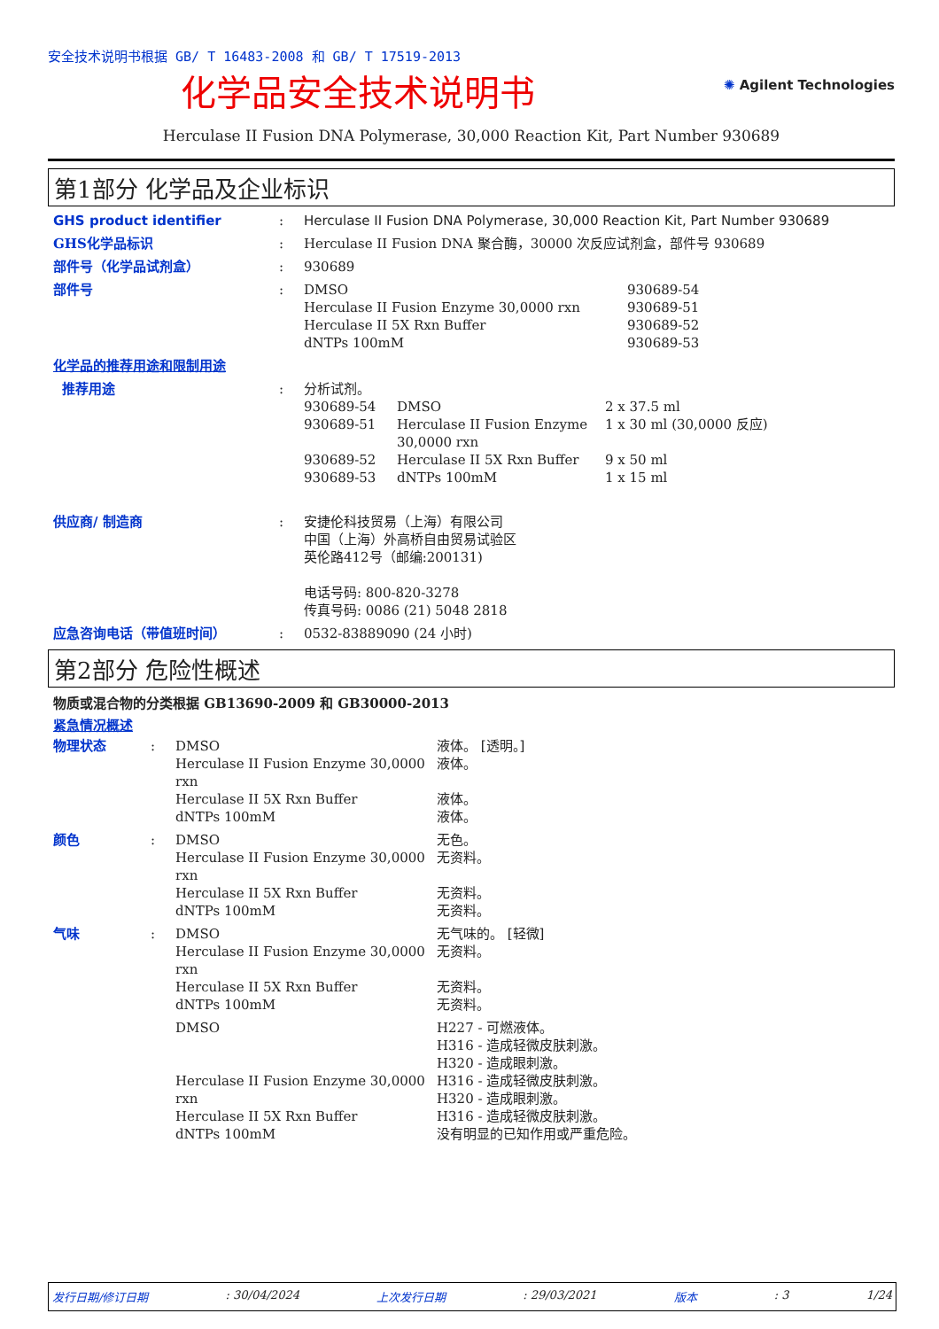安全技术说明书根据 GB/ T 16483-2008 和 GB/ T 17519-2013
化学品安全技术说明书 ✺ Agilent Technologies
Herculase II Fusion DNA Polymerase, 30,000 Reaction Kit, Part Number 930689
第1部分 化学品及企业标识
GHS product identifier : Herculase II Fusion DNA Polymerase, 30,000 Reaction Kit, Part Number 930689
GHS化学品标识 : Herculase II Fusion DNA 聚合酶，30000 次反应试剂盒，部件号 930689
部件号（化学品试剂盒） : 930689
部件号 :
| DMSO | 930689-54 |
| Herculase II Fusion Enzyme 30,0000 rxn | 930689-51 |
| Herculase II 5X Rxn Buffer | 930689-52 |
| dNTPs 100mM | 930689-53 |
化学品的推荐用途和限制用途
推荐用途 : 分析试剂。
| 930689-54 | DMSO | 2 x 37.5 ml |
| 930689-51 | Herculase II Fusion Enzyme 30,0000 rxn | 1 x 30 ml (30,0000 反应) |
| 930689-52 | Herculase II 5X Rxn Buffer | 9 x 50 ml |
| 930689-53 | dNTPs 100mM | 1 x 15 ml |
供应商/ 制造商 : 安捷伦科技贸易（上海）有限公司
中国（上海）外高桥自由贸易试验区
英伦路412号（邮编:200131)
电话号码: 800-820-3278
传真号码: 0086 (21) 5048 2818
应急咨询电话（带值班时间） : 0532-83889090 (24 小时)
第2部分 危险性概述
物质或混合物的分类根据 GB13690-2009 和 GB30000-2013
紧急情况概述
物理状态 :
| DMSO | 液体。 [透明。] |
| Herculase II Fusion Enzyme 30,0000 rxn | 液体。 |
| Herculase II 5X Rxn Buffer | 液体。 |
| dNTPs 100mM | 液体。 |
颜色 :
| DMSO | 无色。 |
| Herculase II Fusion Enzyme 30,0000 rxn | 无资料。 |
| Herculase II 5X Rxn Buffer | 无资料。 |
| dNTPs 100mM | 无资料。 |
气味 :
| DMSO | 无气味的。 [轻微] |
| Herculase II Fusion Enzyme 30,0000 rxn | 无资料。 |
| Herculase II 5X Rxn Buffer | 无资料。 |
| dNTPs 100mM | 无资料。 |
| DMSO | H227 - 可燃液体。 H316 - 造成轻微皮肤刺激。 H320 - 造成眼刺激。 |
| Herculase II Fusion Enzyme 30,0000 rxn | H316 - 造成轻微皮肤刺激。 H320 - 造成眼刺激。 |
| Herculase II 5X Rxn Buffer | H316 - 造成轻微皮肤刺激。 |
| dNTPs 100mM | 没有明显的已知作用或严重危险。 |
发行日期/修订日期: 30/04/2024 上次发行日期: 29/03/2021 版本: 3 1/24